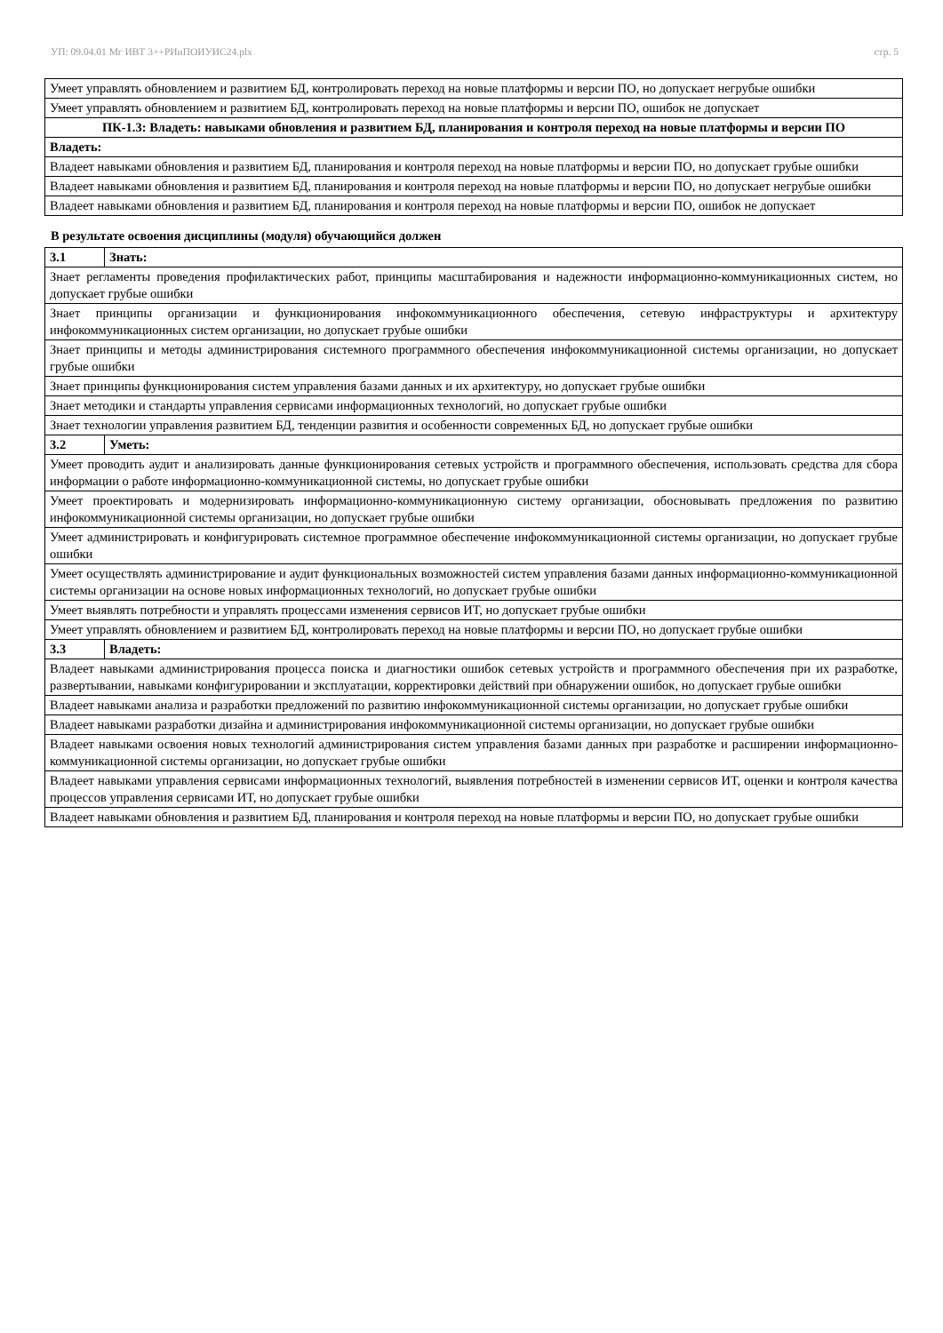УП: 09.04.01 Мг ИВТ 3++РИиПОИУИС24.plx стр. 5
| Умеет управлять обновлением и развитием БД, контролировать переход на новые платформы и версии ПО, но допускает негрубые ошибки |
| Умеет управлять обновлением и развитием БД, контролировать переход на новые платформы и версии ПО, ошибок не допускает |
| ПК-1.3: Владеть: навыками обновления и развитием БД, планирования и контроля переход на новые платформы и версии ПО |
| Владеть: |
| Владеет навыками обновления и развитием БД, планирования и контроля переход на новые платформы и версии ПО, но допускает грубые ошибки |
| Владеет навыками обновления и развитием БД, планирования и контроля переход на новые платформы и версии ПО, но допускает негрубые ошибки |
| Владеет навыками обновления и развитием БД, планирования и контроля переход на новые платформы и версии ПО, ошибок не допускает |
В результате освоения дисциплины (модуля) обучающийся должен
| 3.1 | Знать: |
| Знает регламенты проведения профилактических работ, принципы масштабирования и надежности информационно-коммуникационных систем, но допускает грубые ошибки | |
| Знает принципы организации и функционирования инфокоммуникационного обеспечения, сетевую инфраструктуры и архитектуру инфокоммуникационных систем организации, но допускает грубые ошибки | |
| Знает принципы и методы администрирования системного программного обеспечения инфокоммуникационной системы организации, но допускает грубые ошибки | |
| Знает принципы функционирования систем управления базами данных и их архитектуру, но допускает грубые ошибки | |
| Знает методики и стандарты управления сервисами информационных технологий, но допускает грубые ошибки | |
| Знает технологии управления развитием БД, тенденции развития и особенности современных БД, но допускает грубые ошибки | |
| 3.2 | Уметь: |
| Умеет проводить аудит и анализировать данные функционирования сетевых устройств и программного обеспечения, использовать средства для сбора информации о работе информационно-коммуникационной системы, но допускает грубые ошибки | |
| Умеет проектировать и модернизировать информационно-коммуникационную систему организации, обосновывать предложения по развитию инфокоммуникационной системы организации, но допускает грубые ошибки | |
| Умеет администрировать и конфигурировать системное программное обеспечение инфокоммуникационной системы организации, но допускает грубые ошибки | |
| Умеет осуществлять администрирование и аудит функциональных возможностей систем управления базами данных информационно-коммуникационной системы организации на основе новых информационных технологий, но допускает грубые ошибки | |
| Умеет выявлять потребности и управлять процессами изменения сервисов ИТ, но допускает грубые ошибки | |
| Умеет управлять обновлением и развитием БД, контролировать переход на новые платформы и версии ПО, но допускает грубые ошибки | |
| 3.3 | Владеть: |
| Владеет навыками администрирования процесса поиска и диагностики ошибок сетевых устройств и программного обеспечения при их разработке, развертывании, навыками конфигурировании и эксплуатации, корректировки действий при обнаружении ошибок, но допускает грубые ошибки | |
| Владеет навыками анализа и разработки предложений по развитию инфокоммуникационной системы организации, но допускает грубые ошибки | |
| Владеет навыками разработки дизайна и администрирования инфокоммуникационной системы организации, но допускает грубые ошибки | |
| Владеет навыками освоения новых технологий администрирования систем управления базами данных при разработке и расширении информационно-коммуникационной системы организации, но допускает грубые ошибки | |
| Владеет навыками управления сервисами информационных технологий, выявления потребностей в изменении сервисов ИТ, оценки и контроля качества процессов управления сервисами ИТ, но допускает грубые ошибки | |
| Владеет навыками обновления и развитием БД, планирования и контроля переход на новые платформы и версии ПО, но допускает грубые ошибки | |